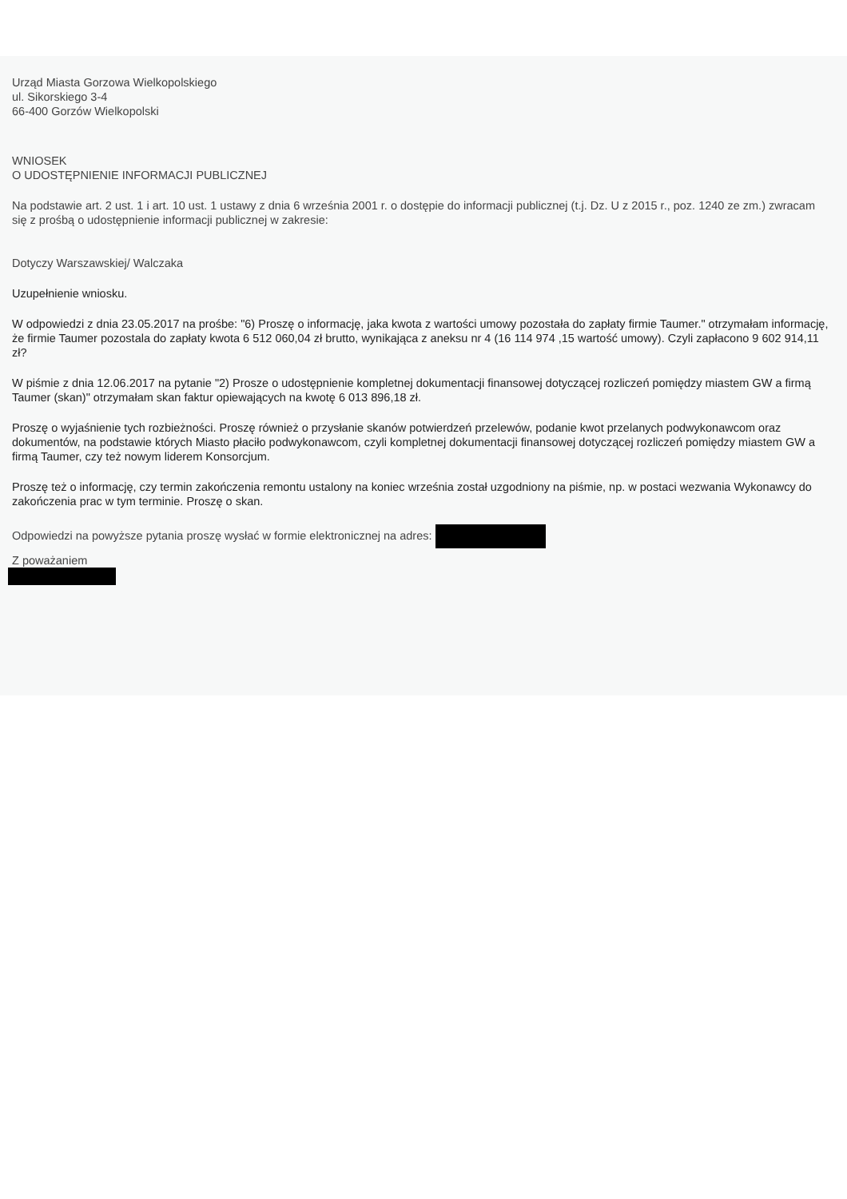Urząd Miasta Gorzowa Wielkopolskiego
ul. Sikorskiego 3-4
66-400 Gorzów Wielkopolski
WNIOSEK
O UDOSTĘPNIENIE INFORMACJI PUBLICZNEJ
Na podstawie art. 2 ust. 1 i art. 10 ust. 1 ustawy z dnia 6 września 2001 r. o dostępie do informacji publicznej (t.j. Dz. U z 2015 r., poz. 1240 ze zm.) zwracam się z prośbą o udostępnienie informacji publicznej w zakresie:
Dotyczy Warszawskiej/ Walczaka
Uzupełnienie wniosku.
W odpowiedzi z dnia 23.05.2017 na prośbe: "6) Proszę o informację, jaka kwota z wartości umowy pozostała do zapłaty firmie Taumer." otrzymałam informację, że firmie Taumer pozostala do zapłaty kwota 6 512 060,04 zł brutto, wynikająca z aneksu nr 4 (16 114 974 ,15 wartość umowy). Czyli zapłacono 9 602 914,11 zł?
W piśmie z dnia 12.06.2017 na pytanie "2) Prosze o udostępnienie kompletnej dokumentacji finansowej dotyczącej rozliczeń pomiędzy miastem GW a firmą Taumer (skan)" otrzymałam skan faktur opiewających na kwotę 6 013 896,18 zł.
Proszę o wyjaśnienie tych rozbieżności. Proszę również o przysłanie skanów potwierdzeń przelewów, podanie kwot przelanych podwykonawcom oraz dokumentów, na podstawie których Miasto płaciło podwykonawcom, czyli kompletnej dokumentacji finansowej dotyczącej rozliczeń pomiędzy miastem GW a firmą Taumer, czy też nowym liderem Konsorcjum.
Proszę też o informację, czy termin zakończenia remontu ustalony na koniec września został uzgodniony na piśmie, np. w postaci wezwania Wykonawcy do zakończenia prac w tym terminie. Proszę o skan.
Odpowiedzi na powyższe pytania proszę wysłać w formie elektronicznej na adres:
Z poważaniem